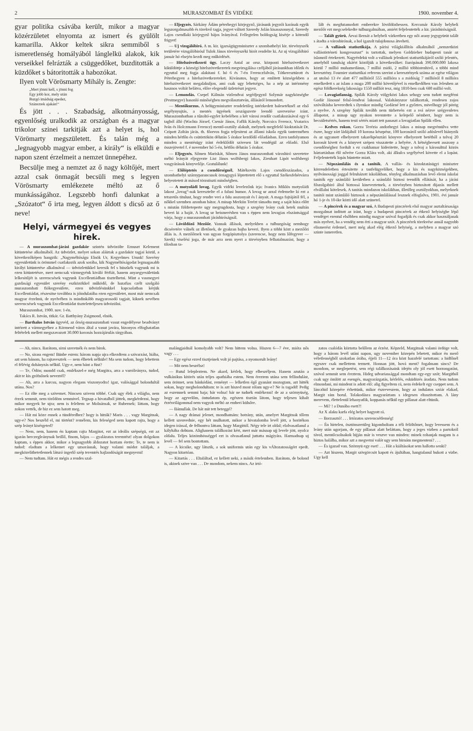2 MURASZOMBAT ÉS VIDÉKE 1900. november 4.
gyar politika csávába került, mikor a magyar közérzületet elnyomta az ismert és gyülölt kamarilla. Akkor keltek sikra semmiből s ismeretlenség homályából lánglelkü alakok, kik verseikkel felrázták a csüggedőket, buzditották a küzdőket s bátoritották a habozókat.
Ilyen volt Vörösmarty Mihály is. Zengte:
„Mert jönni kell, s jönni fog
Egy jobb kor, mely után
Buzgó imádság epedez,
Százezrek ajakán!“
És jött . . . Szabadság, alkotmányosság, egyenlőség uralkodik az országban és a magyar trikolor szinei tarkitják azt a helyet is, hol Vörömarty megszületett. És talán még a „legnagyobb magyar ember, a király“ is elküldi e napon szent érzelmeit a nemzet ünnepéhez.
Becsülje meg a nemzet az ő nagy költőjét, mert azzal csak önmagát becsüli meg s legyen Vörösmarty emlékezete méltó az ő munkásságához. Legszebb honfi dalunkat a „Szózatot“ ő irta meg, legyen áldott s dicső az ő neve!
Helyi, vármegyei és vegyes hirek.
— A muraszombat-járási gazdakör szintén üdvözölte Ernuszt Kelement kitüntetése alkalmából. Az üdvözlet, melyet sokan aláirtak a gazdakör tagjai közül, a következőképen hangzik: „Nagyméltóságu Elnök Ur, Kegyelmes Urunk! Szerény egyesületünk is örömmel csatlakozik azok sorába, kik Nagyméltóságodat legmagasabb királyi kitüntetése alkalmával — üdvözletükkel keresik fel s büszkék vagyunk mi is ezen kitüntetésre, mert nemcsak vármegyénk kiváló férfiát, hanem anyaegyesületünk lelkesitőjét is szerencsések vagyunk Excellentiádban tisztelhetni. Mint a vasmegyei gazdasági egyesület szerény eszközökkel működő, de hazafias czélt szolgáló muraszombati fiókegyesülete, ezen üdvözlésünkkel kapcsolatban kérjük Excellentiádat, részesitse továbbra is jóindulatába ezen egyesületet, most már nemcsak magyar érzelmü, de nyelvében is mindinkább magyarosodó tagjait, kiknek nevében szerencsések vagyunk Excellentiádat tiszteletteljesen üdvözölni.
Muraszombat, 1900. nov. 1-én.
Takács R. István, titkár. Gr. Batthyány Zsigmond, elnök.
— Barthalos István ügyvéd, az őrség-muraszombati vasut engedélyese beadványt intézett a vármegyéhez a Körmend város által a vasut javára, bizonyos elfoghatatlan feltételek mellett megszavazott 30.000 koronás hozzájárulás tárgyában.
— Eljegyzés. Sárkány Ádám péterhegyi körjegyző, járásunk jegyzői karának egyik legszorgalmasabb és törekvő tagja, jegyet váltott Szeredy Jolán kisasszonnyal, Szeredy Lajos csendlaki körjegyző bájos leányával. Fellegtelen boldogság kisérje a kötendő frigyet!
— Uj vizsgálóbiró. A m. kir. igazságügyminiszter a szombathelyi kir. törvényszék területére vizsgálóbiróul Tulok János törvényszéki birót rendelte ki. Az uj vizsgálóbiró január hó elsején kezdi meg működését.
— Hitelszövetkezeti ügy. Laczy Antal az orsz. központi hitelszövetkezet kiküldöttje a községi hitelszövetkezetek megvizsgálása czéljából járásunkban időzik és egyuttal meg fogja alakitani f. hó 6 és 7-én Ferenczfalván, Tótkeresztúrott és Péterhegyen a hitelszövetkezeteket. Kivánatos, hogy az emlitett községekben a hitelszövetkezet megalakuljon, ami csak ugy lehetséges, ha a nép az intézmény hasznos voltát belátva, előre elegendő üzletrészt jegyez.
— Lemondás. Csepel Kálmán vizlendvai segédjegyző Solymár nagyközségbe (Pestmegye) hasonló minőségben megválasztatván, állásáról lemondott.
— Mentőkurzus. A belügyminiszter rendeletileg intézkedett balesetéknél az első segélynyujtás, a mentés ügyének országszerte leendő szervezése iránt. Muraszombatban a tűzoltó-egylet kebelében a két városi rendőr csatlakozásával egy 6 tagból álló (Wachta József, Csenár János, Faflik Károly, Norcsics Ferencz, Vratarics Iván és Holczmann Ferencz) mentő-osztály alakult, melynek megfelelő kiokta­tását Dr. Czipott Zoltán járás. tb. főorvos fogja teljesiteni az állami iskola egyik tantermében minden hétfőn és csütörtökön délután 5 órakor kezdődő előadásban. Ezen tanfolyamon minden a mentésügy iránt érdeklődőt szivesen lát vendégül az előadó. Első összejövetel f. é november hó 5-én, hétfőn délután 5 órakor.
— Eljegyzés. Sőmen Mariskát, Sőmen János muraszombati városbiró szeretetre méltó leányát eljegyezte List János wolfsbergi lakos, Zienhart Lipót wolfsbergi vasgyárának könyvelője. Gratulálunk!
— Előléptetés a csendőrségnél. Mátékovits Lajos csendőrszázados, a szombathelyi szárnyparancsnok örnagygyá léptettetett elő s egyuttal Székesfehérvárra helyeztetett át másod törzstiszti minőségben.
— A motyoládi lovag. Egyik vidéki levelezőnk irja: Ivanics Miklós motyoládi lakost „lovag“-nak keresztelte el a falusi humor. A lovag ur azzal érdemelte ki ezt a tetszetős titulust, hogy rendre veri a falu asszonyait és l ányait. A maga fajtájától fél, a nőkkel szemben azonban bátor. A minap Merkiin Terézt támadta meg a saját háza előtt s miután földreteperte ugy megrugdosta, hogy a szegény leány csak hetek multán heveri ki a baját. A lovag ur beismerésben van s éppen nem lovagias elszántsággal várja, hogy a muraszombati járásbiróságnál.
— Lövöldöző Mezőőr. Vannak állások, melyekben a tulbuzgóság nemhogy dicséretére válnék az illetőnek, de gyakran bajba keveri. Ilyen a többi közt a mezőőri állás is. A mezőőrnek van ugyan forgópisztolya (szerencse, hogy nem lőfegyver — Szerk) viselési joga, de már arra nem nyert a törvényben felhatalmazást, hogy a tilosban ta-
lált és megfutamodott emberekre lövöldözhessen. Kercsmár Károly helybeli mezőőr ezt megcselekedte tulbuzgalmában, amiért feljelentették a kir. járásbiróságnál.
— Talált gyürü. Árvai Bernát a helybeli várkertben egy női arany jegygyürüt talált s átadta a városbirónak, a hol igazolt tulajdonosa átveheti.
— A vallások statisztikája. A párisi világkiállitás alkalmából „nemzetközi vallástörténeti kongresszust“ is tartottak, melyen Goldzieher budapesti tanár az islamról értekezett. Nagyérdekü volt a vallások jelenkori statisztikájáról szóló jelentés, amelyből tanulság okáért közöljük a következőket: Európának 390.000.000 lakosa közül 7 millió muhamedánus, 7 millió zsidó, 2 millió többistenhivő, a többi mind keresztény. Fournier statisztikai referens szerint a keresztények száma az egész világon az utolsó 13 év alatt 477 millióról 555 millióra s a zsidóság 7 millióról 8 millióra emelkedett s az islam a maga 200 millió követőjével is emelkedőben van Jeleuben az egész földkerekség lakossága 1550 milliót tesz, mig 1810-ben csak 680 millió volt.
— Lovagiatlanság. Spilák Károly völgyközi lakos sehogy sem tudott megférni Godár Jánosné felső-lendvai lakossal. Valahányszor találkoztak, rendesen zajos szóváltásba keveredtek s ilyenkor mindig Godárné lett a győztes, mivelhogy jól pörög a nyelve. A szegény Spilák tovább nem türhetvén ezt a reá nézve szégyenletes állapotot, a minap ugy nyakon teremtette a kelepelő némbert, hogy nem is becsületsértés, hanem testi sértés miatt tett panaszt a lovagiatlan Spilák ellen.
— Kedves rokon. Gorza Terézia andorhegyi lakos a minap megrémülva vette észre, hogy zárt ládájából 10 korona készpénz, 100 koronáról szóló adóslevél hiányzik és az ugyanott elhelyezett takarékpénztári könyvre elhelyezett betétből a tolvaj 20 koronát kivett és a könyvet szépen visszatette a helyére. A kétségbeesett asszony a csendőrséghez fordult s ez csakhamar kideritette, hogy a tolvaj a károsulttal közös háztartásban élő nővére Gorza Klára volt, aki álkulcs segélyével követte el a lopást. Feljelentették lopás büntette miatt.
— Népszámlálás és a tanitók. A vallás- és közoktatásügyi miniszter körrendeletben értesitette a tanfelügyelőket, hogy a kis és nagyközségekben, nyilvánossági joggal felruházott iskolákban, tényleg alkalmazásban levő elemi iskolai tanitók egy számláló kerületben a számláló biztosi teendők ellátását, ha a járási főszolgabiró által biztossá kineveztetnek, a törvényben biztositott dijazás mellett elvállalni kötelesek. A tanitás mindazon iskolákban, illetőleg osztályokban, melyeknek tanitói mint számláló biztosok a népszámlálással lesznek elfoglalva, 1901. évi január hó 1-je és 10-ike közti idő alatt szünetel.
— A pincérek és a magyar szó. A Budapesti pinczérek első magyar asztaltársasága mozgalmat inditott az iránt, hogy a budapesti pinczérek az étkező helyiségbe lépő vendéget ezentul elsőbben mindig magyar szóval fogadják és csak akkor használjanak más nyelvet, ha a vendég nem érti a magyar szót. A pinczérek törekvése annál nagyobb elismerést érdemel, mert még akad elég étkező helyiség, a melyben a magyar szó szinte ismeretlen.
— Ah, nincs. Barátom, sirni szeretnék és nem birok.
— No, sirass engem! Bünbe estem: három napja ujra elkezdtem a szivarzást, hiába, azt sem bánom, ha rajtavesztek — nem élhetek nélküle! Ma sem tudom, hogy lehettem el félévig dohányzás nélkül. Ugy-e, nem bánt a füst?
— Te, Ödön; mondd csak, emlékszel-e még Margitra, arra a varróleányra, tudod, akit te kis grófnőnek neveztél?
— Ah, arra a karcsu, nagyon elegans viszonyodra! igaz, valósággal bolondultál utána. Nos?
— Ez ölte meg a szivemet. Nincsen szivem többé. Csak ugy élek a világba, nem érzek semmit, nem törődöm semmivel. Tegnap a hivatalból jöttek, megkérdezni, hogy mikor megyek be ujra; nem is feleltem se Molnárnak, se Rubernek; láttam, hogy zokon vették, de biz ez sem hatott meg.
— Hát mi köze ennek a tündéredhez? hogy is hitták? Maris . . . vagy Margitnak, ugy-e? Nos beszéld el, mi történt? remélem, kis feleséged nem kapott rajta, hogy a szép leányt kisérgeted?
— Nem, nem, hanem én kaptam rajta Margitot, ezt az ideális szépségü, ezt az igazán herczegleánynak beillő, finom, bájos — gyalázatos teremtést! olyan dolgokon kaptam, s éppen akkor, mikor a legnagyobb áldozatot hoztam érette; Te, te nem is tudod: eladtam a lelkemet egy uzsorásnak, hogy valami módot találjak, a megközelithetetlennek látszó ingerlő szép teremtés hajlandóságát megnyerni!
— Nem tudtam. Hát ez mégis a rendes szal-
malángjaidnál komolyabb volt? Nem hittem volna. Hiszen 6—7 éve, mióta nős vagy . . .
— Egy egész ezred tisztjeinek volt jó pajtása, a nyomorult leány!
— Mit nem beszélsz!
— Rutul lelepleztem. Ne akard, kérlek, hogy elbeszéljem. Hanem azután a vulkánikus kitörés után teljes apathiába estem. Nem éreztem utána sem fellindulást, sem örömet, sem bánkódást, reményt — lelketlen égő gyanánt mozogtam, azt hitték sokan, hogy megbolondultam: te is azt hiszed most rólam ugy-e? Ne is tagadd! Pedig az eszemnek semmi baja; bár volna! bár ne tudnék emlékezni! de az a szörnyüség, hogy az agyvelőm, öntudatom ép, egészen tisztán látom, hogy teljesen kihalt érzésvilágommal nem vagyok méltó az emberi külsőre.
— Bámullak. De hát mit tett beteggé?
— A nagy drámai jelenet, mondhatnám: botrány, után, amelyet Margitnak tőlem kellett szenvednie, egy hét mulhatott, mikor a hivatalomba levél jött, a boritékon idegen irással, de felbontva láttam, hogy Margittól. Négy tele irt oldal; elolvasatlanul a kályhába dobtam. Alighanem találkozást kért, mert már másnap ujj levele jött, nyolcz oldalu. Teljes közömbösséggel ezt is olvasatlanul juttatta mágiyára. Harmadnap uj levél — fel sem bontottam.
— A kicsike, ugy látszik, a sok uniformis után egy kis vÁltozatosságért epedt. Nagyon kitartóan.
— Kitartás . . . Eltaláltad, ez kellett neki, a másik értelemben. Barátom, de bolond is, akinek szive van . . . De mondom, nekem nincs. Az irtó-
zatos csalódás kiirtotta belőlem az érzést. Képzeld, Margitnak valami ördöge volt, hogy a három levél utáni napon, ugy november közepén lehetett, mikor én merő véletlenségből szokatlan órába, éjjeli 11—12 óra közt hazafelé tartottam: a hidfőnél egyszer csak mellettem termett. Honnan jött, hová ment? fogalmam sincs? De mondom, se meglepetést, sem régi találkozásaink idején oly jól esett borzongatást, szóval semmit sem éreztem. Hideg udvariassággal mondtam egy-egy szót; Margitból csak ugy ömlött az esengés, magyarázgatás, kérlelés, esküdözés áradata. Nem tudom elmondani, mi mindent is adott elő: alig figyeltem rá, nem érdekelt egy cseppet sem. A lánczhid közepére érhettünk, mikor észreveszem, hogy az indulatos szóár elakad, Margit rám borul. Tolakodásra magyaráztam s idegesen eltaszitottam. A lány merevem, élettelenül lehanyatlik, koppanás nélkül egy pillanat alatt eltünik.
— Mi? ! a Dunába esett?!
Az X alaku karfa elég helyet hagyott rá.
— Borzasztó! . . . Irtózatos szerencsétlenség!
— Én hirtelen, ösztönszerüleg kigomboltam a téli felöltőmet, hogy levessem és a leány után ugorjam, de egy pillanat alatt beláttam, hogy a jeges vizben a partokról távol, mentőcsolnakok hijján már is veszve van minden: minek rohanjak magam is a biztos halálba, mikor azt a megvetni valót ugy sem birnám megmenteni? . . .
— És igazad van. Szörnyü egy eset! . . . Hát a kiáltásokat sem hallotta senki?
— Azt hiszem, Margit szivgörcsöt kapott és ájultában, hangtalanul bukott a vizbe. Ugy kell